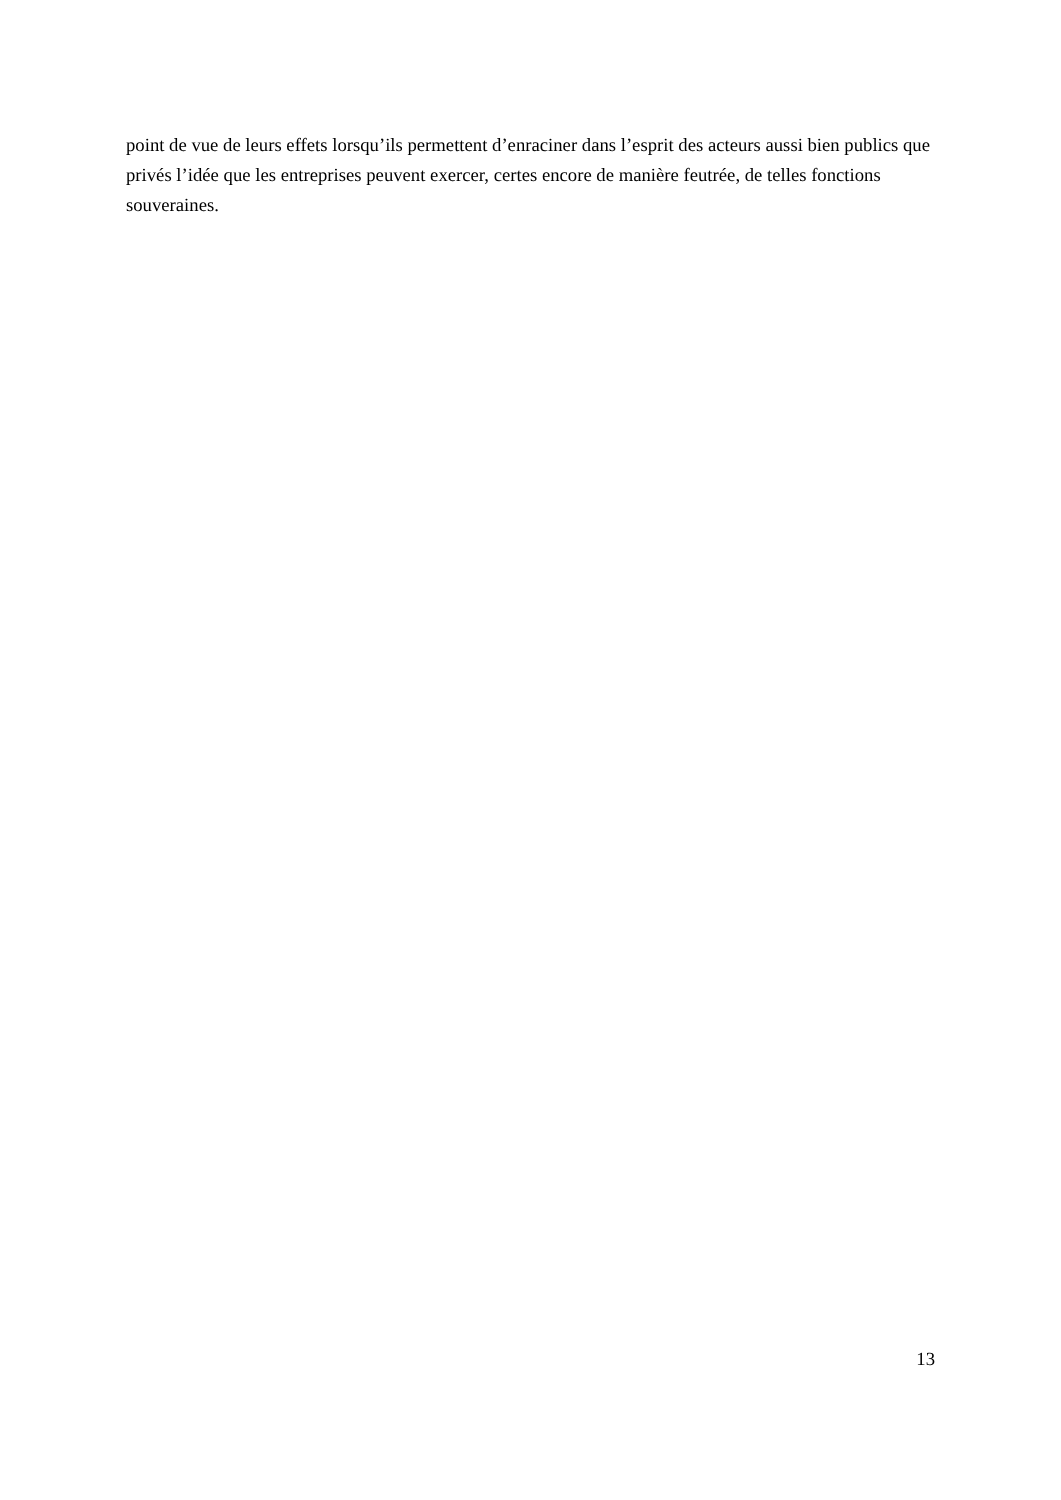point de vue de leurs effets lorsqu’ils permettent d’enraciner dans l’esprit des acteurs aussi bien publics que privés l’idée que les entreprises peuvent exercer, certes encore de manière feutrée, de telles fonctions souveraines.
13